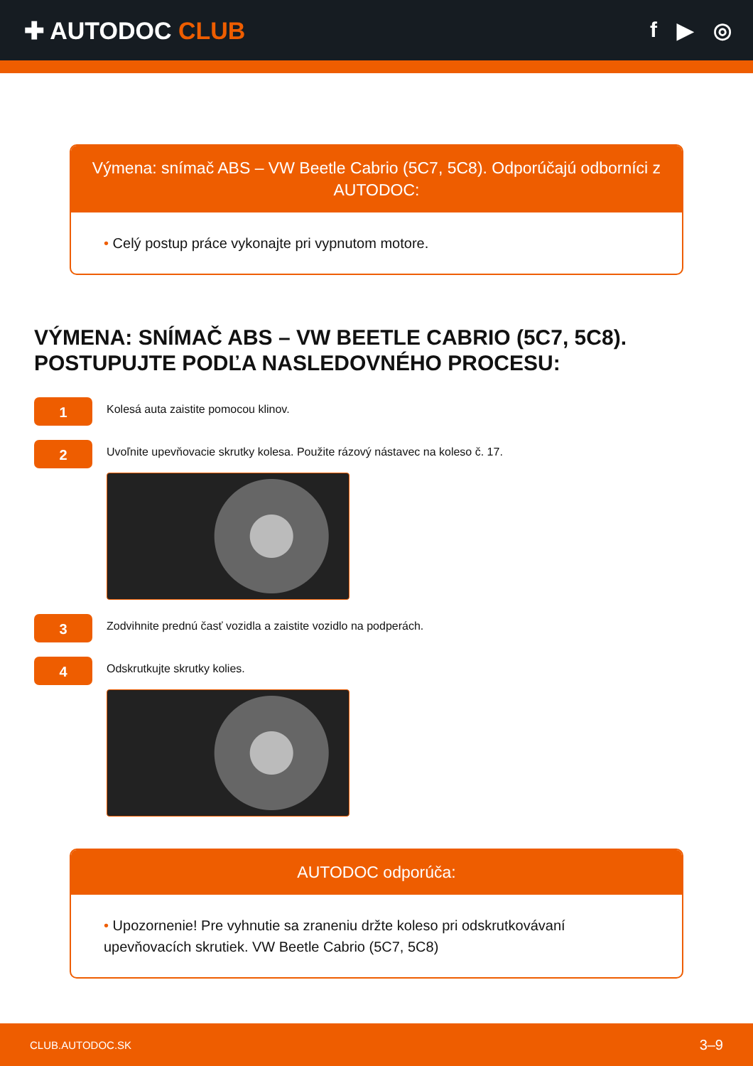✚ AUTODOC CLUB f ▶ ◎
Výmena: snímač ABS – VW Beetle Cabrio (5C7, 5C8). Odporúčajú odborníci z AUTODOC:
• Celý postup práce vykonajte pri vypnutom motore.
VÝMENA: SNÍMAČ ABS – VW BEETLE CABRIO (5C7, 5C8). POSTUPUJTE PODĽA NASLEDOVNÉHO PROCESU:
1
Kolesá auta zaistite pomocou klinov.
2
Uvoľnite upevňovacie skrutky kolesa. Použite rázový nástavec na koleso č. 17.
3
Zodvihnite prednú časť vozidla a zaistite vozidlo na podperách.
4
Odskrutkujte skrutky kolies.
AUTODOC odporúča:
• Upozornenie! Pre vyhnutie sa zraneniu držte koleso pri odskrutkovávaní upevňovacích skrutiek. VW Beetle Cabrio (5C7, 5C8)
CLUB.AUTODOC.SK 3–9